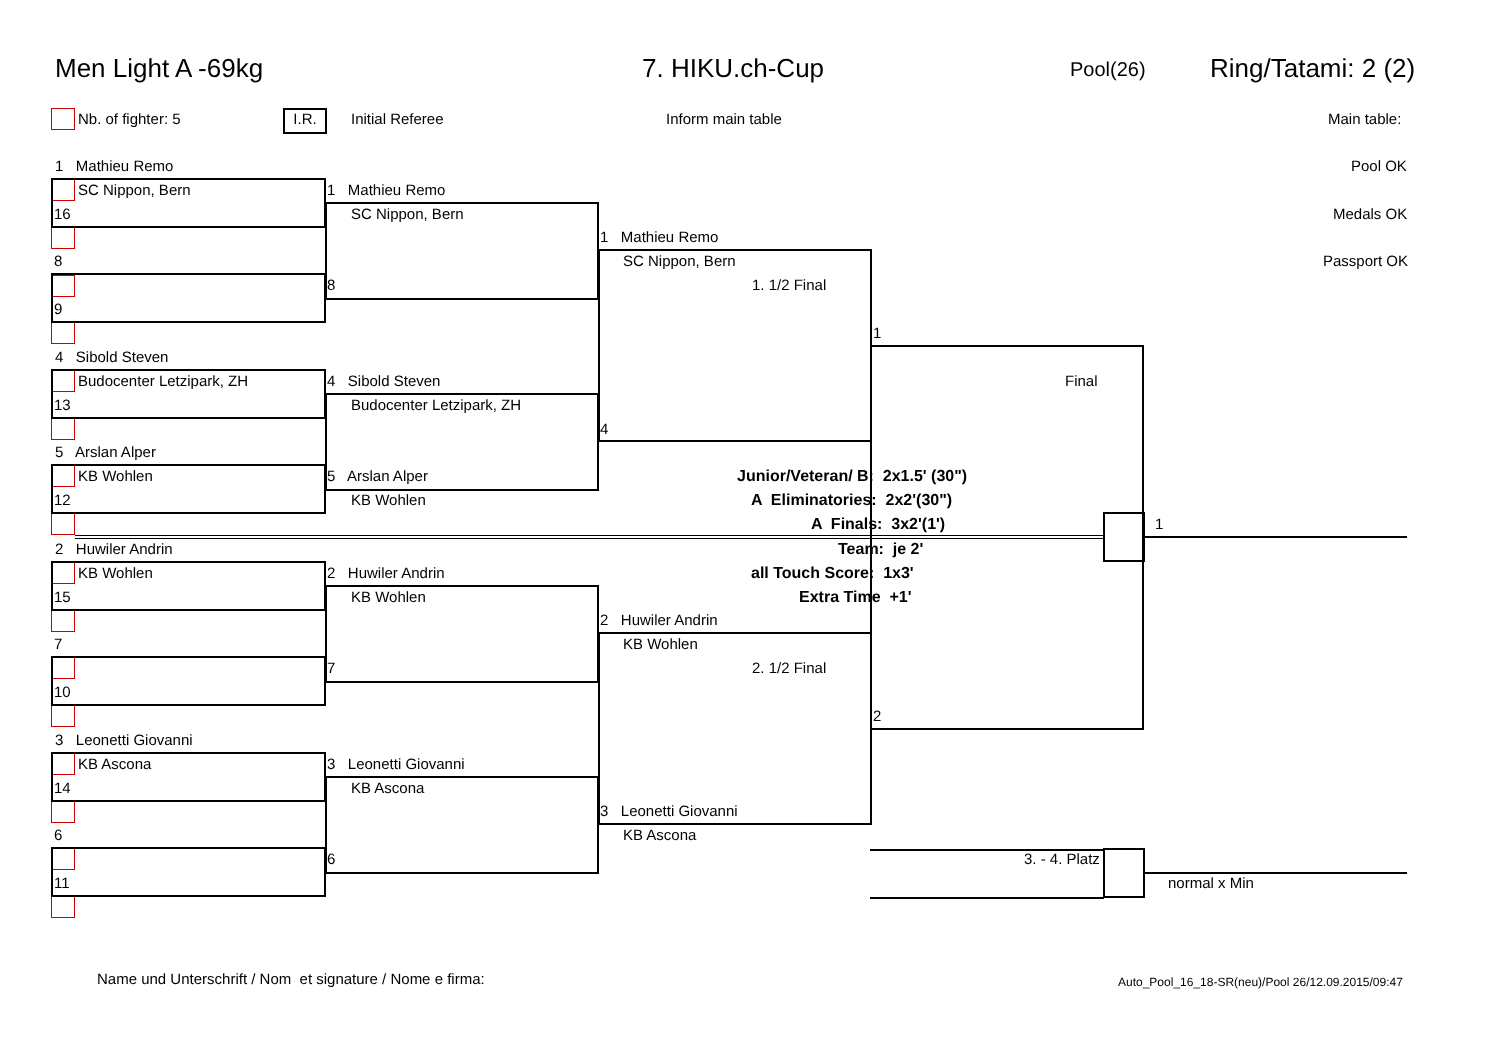Men Light A -69kg 7. HIKU.ch-Cup Pool(26) Ring/Tatami: 2 (2)
Nb. of fighter: 5 I.R. Initial Referee Inform main table Main table:
Pool OK
Medals OK
Passport OK
1 Mathieu Remo
SC Nippon, Bern
16
8
9
4 Sibold Steven
Budocenter Letzipark, ZH
13
5 Arslan Alper
KB Wohlen
12
2 Huwiler Andrin
KB Wohlen
15
7
10
3 Leonetti Giovanni
KB Ascona
14
6
11
1 Mathieu Remo
SC Nippon, Bern
8
4 Sibold Steven
Budocenter Letzipark, ZH
5 Arslan Alper
KB Wohlen
2 Huwiler Andrin
KB Wohlen
7
3 Leonetti Giovanni
KB Ascona
6
1 Mathieu Remo
SC Nippon, Bern
1. 1/2 Final
4
2 Huwiler Andrin
KB Wohlen
2. 1/2 Final
3 Leonetti Giovanni
KB Ascona
1
Final
2
1
3. - 4. Platz
normal x Min
Junior/Veteran/ B: 2x1.5' (30")
A Eliminatories: 2x2'(30")
A Finals: 3x2'(1')
Team: je 2'
all Touch Score: 1x3'
Extra Time +1'
Name und Unterschrift / Nom et signature / Nome e firma: Auto_Pool_16_18-SR(neu)/Pool 26/12.09.2015/09:47